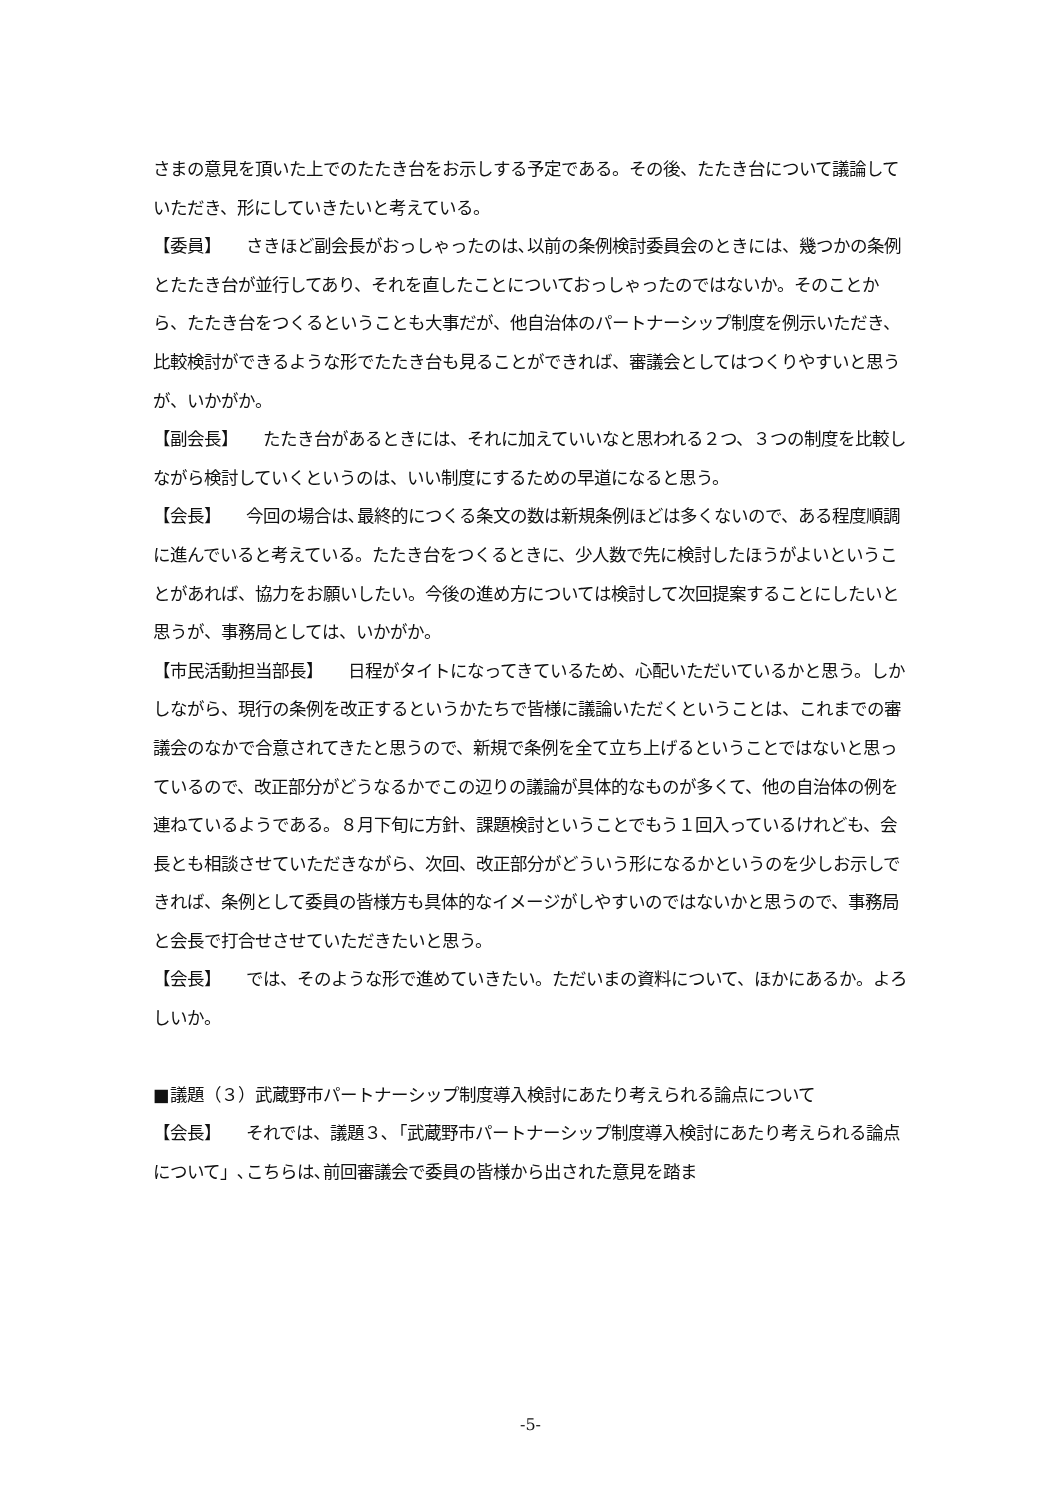さまの意見を頂いた上でのたたき台をお示しする予定である。その後、たたき台について議論していただき、形にしていきたいと考えている。
【委員】　　さきほど副会長がおっしゃったのは､以前の条例検討委員会のときには、幾つかの条例とたたき台が並行してあり、それを直したことについておっしゃったのではないか。そのことから、たたき台をつくるということも大事だが、他自治体のパートナーシップ制度を例示いただき、比較検討ができるような形でたたき台も見ることができれば、審議会としてはつくりやすいと思うが、いかがか。
【副会長】　　たたき台があるときには、それに加えていいなと思われる２つ、３つの制度を比較しながら検討していくというのは、いい制度にするための早道になると思う。
【会長】　　今回の場合は､最終的につくる条文の数は新規条例ほどは多くないので、ある程度順調に進んでいると考えている。たたき台をつくるときに、少人数で先に検討したほうがよいということがあれば、協力をお願いしたい。今後の進め方については検討して次回提案することにしたいと思うが、事務局としては、いかがか。
【市民活動担当部長】　　日程がタイトになってきているため、心配いただいているかと思う。しかしながら、現行の条例を改正するというかたちで皆様に議論いただくということは、これまでの審議会のなかで合意されてきたと思うので、新規で条例を全て立ち上げるということではないと思っているので、改正部分がどうなるかでこの辺りの議論が具体的なものが多くて、他の自治体の例を連ねているようである。８月下旬に方針、課題検討ということでもう１回入っているけれども、会長とも相談させていただきながら、次回、改正部分がどういう形になるかというのを少しお示しできれば、条例として委員の皆様方も具体的なイメージがしやすいのではないかと思うので、事務局と会長で打合せさせていただきたいと思う。
【会長】　　では、そのような形で進めていきたい。ただいまの資料について、ほかにあるか。よろしいか。
■議題（３）武蔵野市パートナーシップ制度導入検討にあたり考えられる論点について
【会長】　　それでは、議題３､「武蔵野市パートナーシップ制度導入検討にあたり考えられる論点について」､こちらは､前回審議会で委員の皆様から出された意見を踏ま
-5-